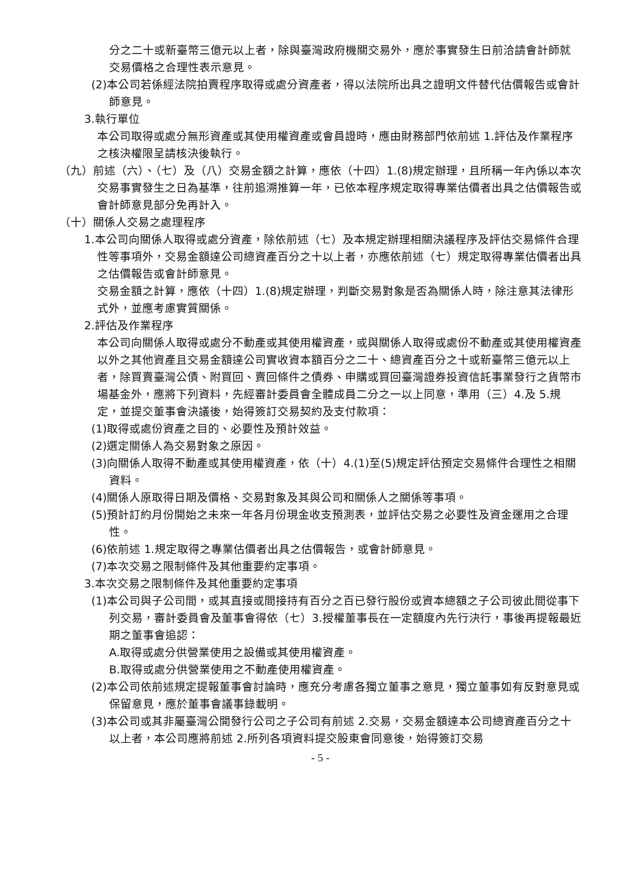分之二十或新臺幣三億元以上者，除與臺灣政府機關交易外，應於事實發生日前洽請會計師就交易價格之合理性表示意見。
(2)本公司若係經法院拍賣程序取得或處分資產者，得以法院所出具之證明文件替代估價報告或會計師意見。
3.執行單位
本公司取得或處分無形資產或其使用權資產或會員證時，應由財務部門依前述 1.評估及作業程序之核決權限呈請核決後執行。
（九）前述（六）、（七）及（八）交易金額之計算，應依（十四）1.(8)規定辦理，且所稱一年內係以本次交易事實發生之日為基準，往前追溯推算一年，已依本程序規定取得專業估價者出具之估價報告或會計師意見部分免再計入。
（十）關係人交易之處理程序
1.本公司向關係人取得或處分資產，除依前述（七）及本規定辦理相關決議程序及評估交易條件合理性等事項外，交易金額達公司總資產百分之十以上者，亦應依前述（七）規定取得專業估價者出具之估價報告或會計師意見。
交易金額之計算，應依（十四）1.(8)規定辦理，判斷交易對象是否為關係人時，除注意其法律形式外，並應考慮實質關係。
2.評估及作業程序
本公司向關係人取得或處分不動產或其使用權資產，或與關係人取得或處份不動產或其使用權資產以外之其他資產且交易金額達公司實收資本額百分之二十、總資產百分之十或新臺幣三億元以上者，除買賣臺灣公債、附買回、賣回條件之債券、申購或買回臺灣證券投資信託事業發行之貨幣市場基金外，應將下列資料，先經審計委員會全體成員二分之一以上同意，準用（三）4.及 5.規定，並提交董事會決議後，始得簽訂交易契約及支付款項：
(1)取得或處份資產之目的、必要性及預計效益。
(2)選定關係人為交易對象之原因。
(3)向關係人取得不動產或其使用權資產，依（十）4.(1)至(5)規定評估預定交易條件合理性之相關資料。
(4)關係人原取得日期及價格、交易對象及其與公司和關係人之關係等事項。
(5)預計訂約月份開始之未來一年各月份現金收支預測表，並評估交易之必要性及資金運用之合理性。
(6)依前述 1.規定取得之專業估價者出具之估價報告，或會計師意見。
(7)本次交易之限制條件及其他重要約定事項。
3.本次交易之限制條件及其他重要約定事項
(1)本公司與子公司間，或其直接或間接持有百分之百已發行股份或資本總額之子公司彼此間從事下列交易，審計委員會及董事會得依（七）3.授權董事長在一定額度內先行決行，事後再提報最近期之董事會追認：
A.取得或處分供營業使用之設備或其使用權資產。
B.取得或處分供營業使用之不動產使用權資產。
(2)本公司依前述規定提報董事會討論時，應充分考慮各獨立董事之意見，獨立董事如有反對意見或保留意見，應於董事會議事錄載明。
(3)本公司或其非屬臺灣公開發行公司之子公司有前述 2.交易，交易金額達本公司總資產百分之十以上者，本公司應將前述 2.所列各項資料提交股東會同意後，始得簽訂交易
- 5 -